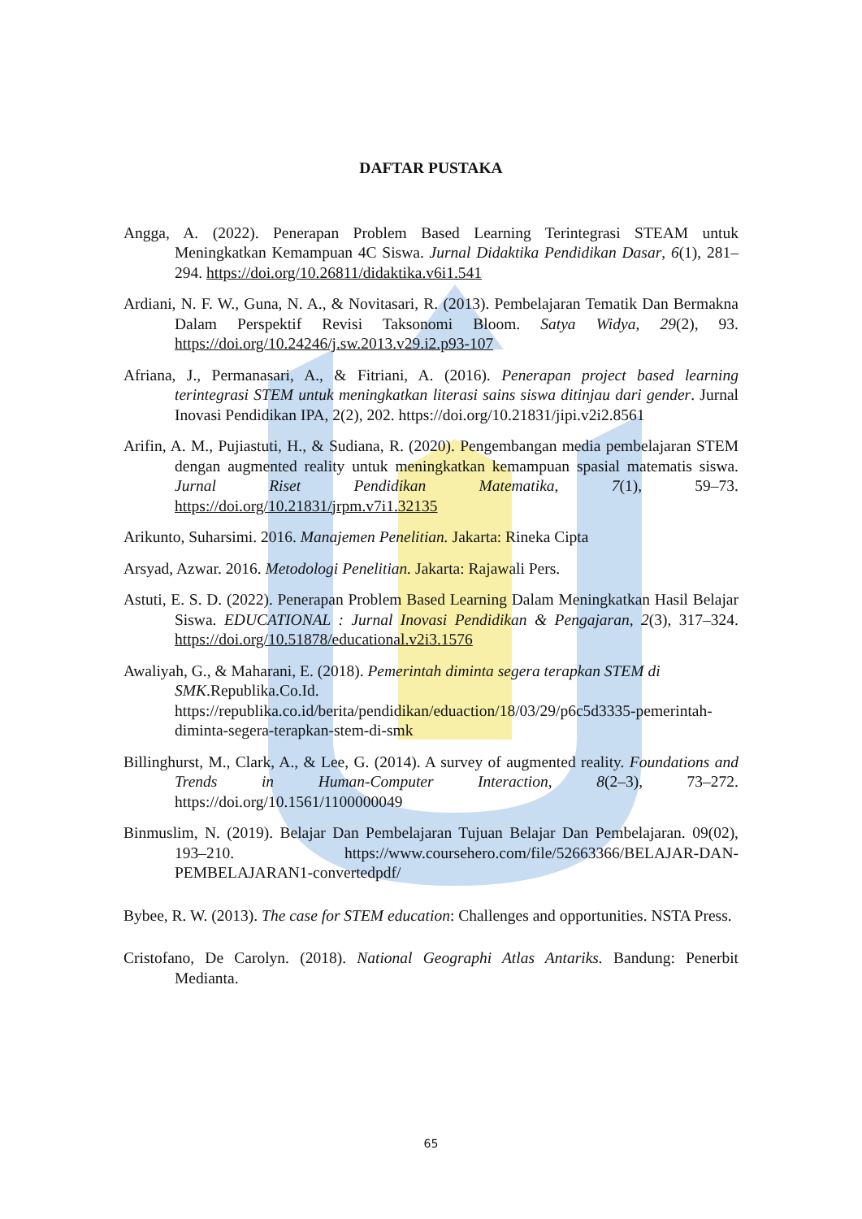DAFTAR PUSTAKA
Angga, A. (2022). Penerapan Problem Based Learning Terintegrasi STEAM untuk Meningkatkan Kemampuan 4C Siswa. Jurnal Didaktika Pendidikan Dasar, 6(1), 281–294. https://doi.org/10.26811/didaktika.v6i1.541
Ardiani, N. F. W., Guna, N. A., & Novitasari, R. (2013). Pembelajaran Tematik Dan Bermakna Dalam Perspektif Revisi Taksonomi Bloom. Satya Widya, 29(2), 93. https://doi.org/10.24246/j.sw.2013.v29.i2.p93-107
Afriana, J., Permanasari, A., & Fitriani, A. (2016). Penerapan project based learning terintegrasi STEM untuk meningkatkan literasi sains siswa ditinjau dari gender. Jurnal Inovasi Pendidikan IPA, 2(2), 202. https://doi.org/10.21831/jipi.v2i2.8561
Arifin, A. M., Pujiastuti, H., & Sudiana, R. (2020). Pengembangan media pembelajaran STEM dengan augmented reality untuk meningkatkan kemampuan spasial matematis siswa. Jurnal Riset Pendidikan Matematika, 7(1), 59–73. https://doi.org/10.21831/jrpm.v7i1.32135
Arikunto, Suharsimi. 2016. Manajemen Penelitian. Jakarta: Rineka Cipta
Arsyad, Azwar. 2016. Metodologi Penelitian. Jakarta: Rajawali Pers.
Astuti, E. S. D. (2022). Penerapan Problem Based Learning Dalam Meningkatkan Hasil Belajar Siswa. EDUCATIONAL : Jurnal Inovasi Pendidikan & Pengajaran, 2(3), 317–324. https://doi.org/10.51878/educational.v2i3.1576
Awaliyah, G., & Maharani, E. (2018). Pemerintah diminta segera terapkan STEM di SMK.Republika.Co.Id. https://republika.co.id/berita/pendidikan/eduaction/18/03/29/p6c5d3335-pemerintah-diminta-segera-terapkan-stem-di-smk
Billinghurst, M., Clark, A., & Lee, G. (2014). A survey of augmented reality. Foundations and Trends in Human-Computer Interaction, 8(2–3), 73–272. https://doi.org/10.1561/1100000049
Binmuslim, N. (2019). Belajar Dan Pembelajaran Tujuan Belajar Dan Pembelajaran. 09(02), 193–210. https://www.coursehero.com/file/52663366/BELAJAR-DAN-PEMBELAJARAN1-convertedpdf/
Bybee, R. W. (2013). The case for STEM education: Challenges and opportunities. NSTA Press.
Cristofano, De Carolyn. (2018). National Geographi Atlas Antariks. Bandung: Penerbit Medianta.
65